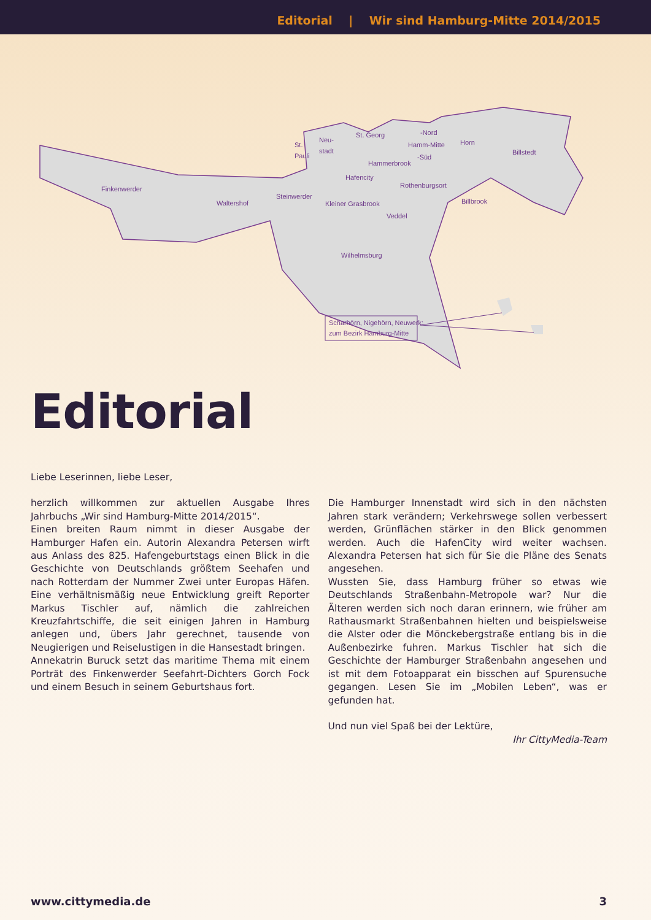Editorial | Wir sind Hamburg-Mitte 2014/2015
Finkenwerder
Waltershof
Steinwerder
Kleiner Grasbrook
Veddel
Wilhelmsburg
Hafencity
Rothenburgsort
Hammerbrook
Billbrook
Horn
Billstedt
St. Georg
-Nord
Hamm-Mitte
-Süd
St.
Pauli
Neu-
stadt
Scharhörn, Nigehörn, Neuwerk:
zum Bezirk Hamburg-Mitte
Editorial
Liebe Leserinnen, liebe Leser,
herzlich willkommen zur aktuellen Ausgabe Ihres Jahrbuchs „Wir sind Hamburg-Mitte 2014/2015“.
Einen breiten Raum nimmt in dieser Ausgabe der Hamburger Hafen ein. Autorin Alexandra Petersen wirft aus Anlass des 825. Hafengeburtstags einen Blick in die Geschichte von Deutschlands größtem Seehafen und nach Rotterdam der Nummer Zwei unter Europas Häfen. Eine verhältnismäßig neue Entwicklung greift Reporter Markus Tischler auf, nämlich die zahlreichen Kreuzfahrtschiffe, die seit einigen Jahren in Hamburg anlegen und, übers Jahr gerechnet, tausende von Neugierigen und Reiselustigen in die Hansestadt bringen.
Annekatrin Buruck setzt das maritime Thema mit einem Porträt des Finkenwerder Seefahrt-Dichters Gorch Fock und einem Besuch in seinem Geburtshaus fort.
Die Hamburger Innenstadt wird sich in den nächsten Jahren stark verändern; Verkehrswege sollen verbessert werden, Grünflächen stärker in den Blick genommen werden. Auch die HafenCity wird weiter wachsen. Alexandra Petersen hat sich für Sie die Pläne des Senats angesehen.
Wussten Sie, dass Hamburg früher so etwas wie Deutschlands Straßenbahn-Metropole war? Nur die Älteren werden sich noch daran erinnern, wie früher am Rathausmarkt Straßenbahnen hielten und beispielsweise die Alster oder die Mönckebergstraße entlang bis in die Außenbezirke fuhren. Markus Tischler hat sich die Geschichte der Hamburger Straßenbahn angesehen und ist mit dem Fotoapparat ein bisschen auf Spurensuche gegangen. Lesen Sie im „Mobilen Leben“, was er gefunden hat.
Und nun viel Spaß bei der Lektüre,
Ihr CittyMedia-Team
www.cittymedia.de 3